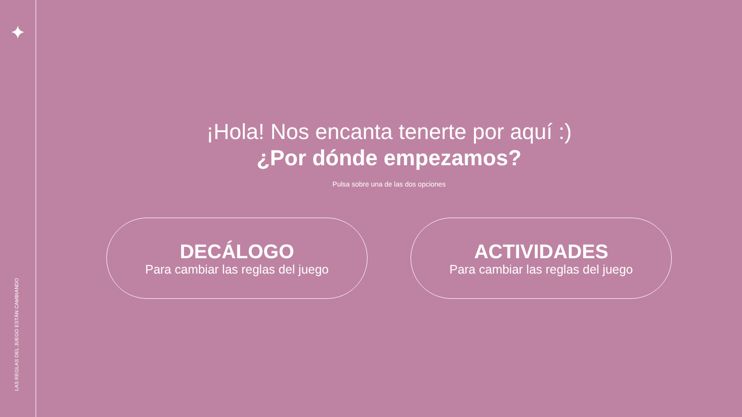LAS REGLAS DEL JUEGO ESTÁN CAMBIANDO
¡Hola! Nos encanta tenerte por aquí :)
¿Por dónde empezamos?
Pulsa sobre una de las dos opciones
DECÁLOGO
Para cambiar las reglas del juego
ACTIVIDADES
Para cambiar las reglas del juego